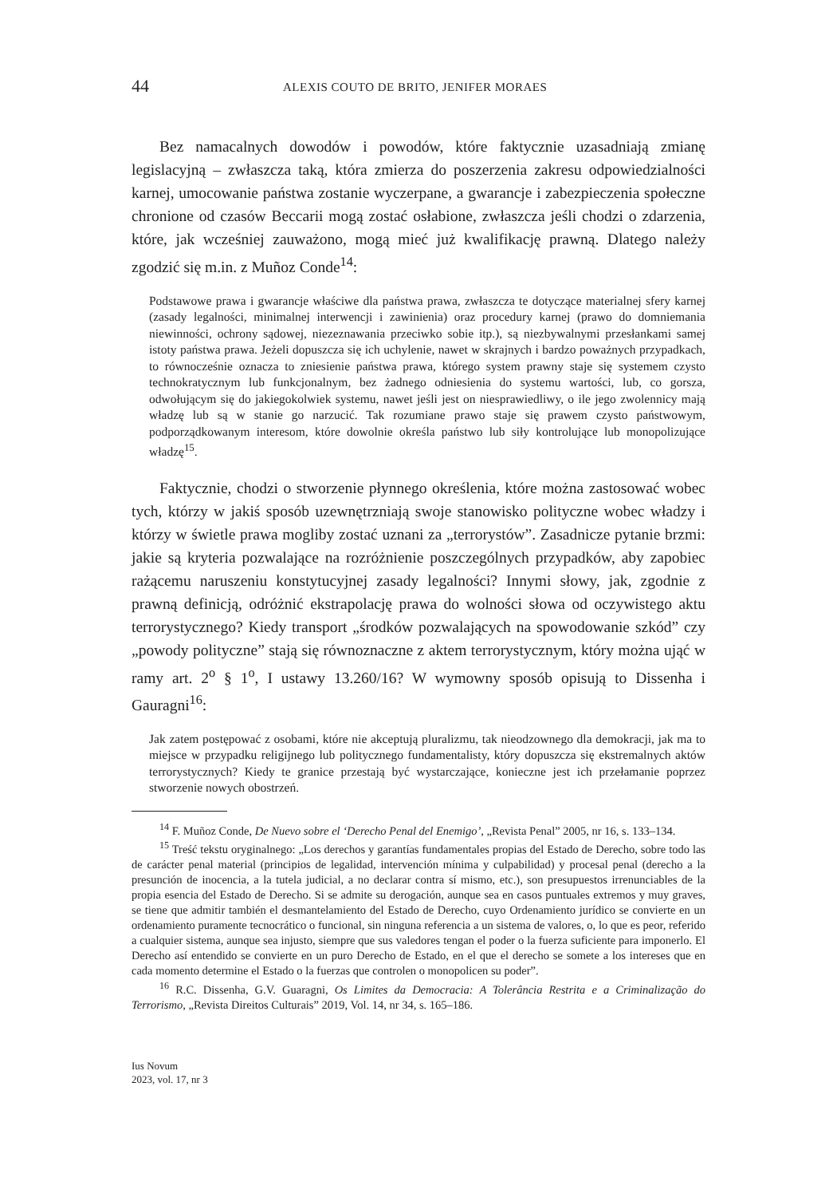44 ALEXIS COUTO DE BRITO, JENIFER MORAES
Bez namacalnych dowodów i powodów, które faktycznie uzasadniają zmianę legislacyjną – zwłaszcza taką, która zmierza do poszerzenia zakresu odpowiedzialności karnej, umocowanie państwa zostanie wyczerpane, a gwarancje i zabezpieczenia społeczne chronione od czasów Beccarii mogą zostać osłabione, zwłaszcza jeśli chodzi o zdarzenia, które, jak wcześniej zauważono, mogą mieć już kwalifikację prawną. Dlatego należy zgodzić się m.in. z Muñoz Conde<sup>14</sup>:
Podstawowe prawa i gwarancje właściwe dla państwa prawa, zwłaszcza te dotyczące materialnej sfery karnej (zasady legalności, minimalnej interwencji i zawinienia) oraz procedury karnej (prawo do domniemania niewinności, ochrony sądowej, niezeznawania przeciwko sobie itp.), są niezbywalnymi przesłankami samej istoty państwa prawa. Jeżeli dopuszcza się ich uchylenie, nawet w skrajnych i bardzo poważnych przypadkach, to równocześnie oznacza to zniesienie państwa prawa, którego system prawny staje się systemem czysto technokratycznym lub funkcjonalnym, bez żadnego odniesienia do systemu wartości, lub, co gorsza, odwołującym się do jakiegokolwiek systemu, nawet jeśli jest on niesprawiedliwy, o ile jego zwolennicy mają władzę lub są w stanie go narzucić. Tak rozumiane prawo staje się prawem czysto państwowym, podporządkowanym interesom, które dowolnie określa państwo lub siły kontrolujące lub monopolizujące władzę<sup>15</sup>.
Faktycznie, chodzi o stworzenie płynnego określenia, które można zastosować wobec tych, którzy w jakiś sposób uzewnętrzniają swoje stanowisko polityczne wobec władzy i którzy w świetle prawa mogliby zostać uznani za „terrorystów”. Zasadnicze pytanie brzmi: jakie są kryteria pozwalające na rozróżnienie poszczególnych przypadków, aby zapobiec rażącemu naruszeniu konstytucyjnej zasady legalności? Innymi słowy, jak, zgodnie z prawną definicją, odróżnić ekstrapolację prawa do wolności słowa od oczywistego aktu terrorystycznego? Kiedy transport „środków pozwalających na spowodowanie szkód” czy „powody polityczne” stają się równoznaczne z aktem terrorystycznym, który można ująć w ramy art. 2<sup>o</sup> § 1<sup>o</sup>, I ustawy 13.260/16? W wymowny sposób opisują to Dissenha i Gauragni<sup>16</sup>:
Jak zatem postępować z osobami, które nie akceptują pluralizmu, tak nieodzownego dla demokracji, jak ma to miejsce w przypadku religijnego lub politycznego fundamentalisty, który dopuszcza się ekstremalnych aktów terrorystycznych? Kiedy te granice przestają być wystarczające, konieczne jest ich przełamanie poprzez stworzenie nowych obostrzeń.
<sup>14</sup> F. Muñoz Conde, De Nuevo sobre el ‘Derecho Penal del Enemigo’, „Revista Penal” 2005, nr 16, s. 133–134.
<sup>15</sup> Treść tekstu oryginalnego: „Los derechos y garantías fundamentales propias del Estado de Derecho, sobre todo las de carácter penal material (principios de legalidad, intervención mínima y culpabilidad) y procesal penal (derecho a la presunción de inocencia, a la tutela judicial, a no declarar contra sí mismo, etc.), son presupuestos irrenunciables de la propia esencia del Estado de Derecho. Si se admite su derogación, aunque sea en casos puntuales extremos y muy graves, se tiene que admitir también el desmantelamiento del Estado de Derecho, cuyo Ordenamiento jurídico se convierte en un ordenamiento puramente tecnocrático o funcional, sin ninguna referencia a un sistema de valores, o, lo que es peor, referido a cualquier sistema, aunque sea injusto, siempre que sus valedores tengan el poder o la fuerza suficiente para imponerlo. El Derecho así entendido se convierte en un puro Derecho de Estado, en el que el derecho se somete a los intereses que en cada momento determine el Estado o la fuerzas que controlen o monopolicen su poder”.
<sup>16</sup> R.C. Dissenha, G.V. Guaragni, Os Limites da Democracia: A Tolerância Restrita e a Criminalização do Terrorismo, „Revista Direitos Culturais” 2019, Vol. 14, nr 34, s. 165–186.
Ius Novum
2023, vol. 17, nr 3